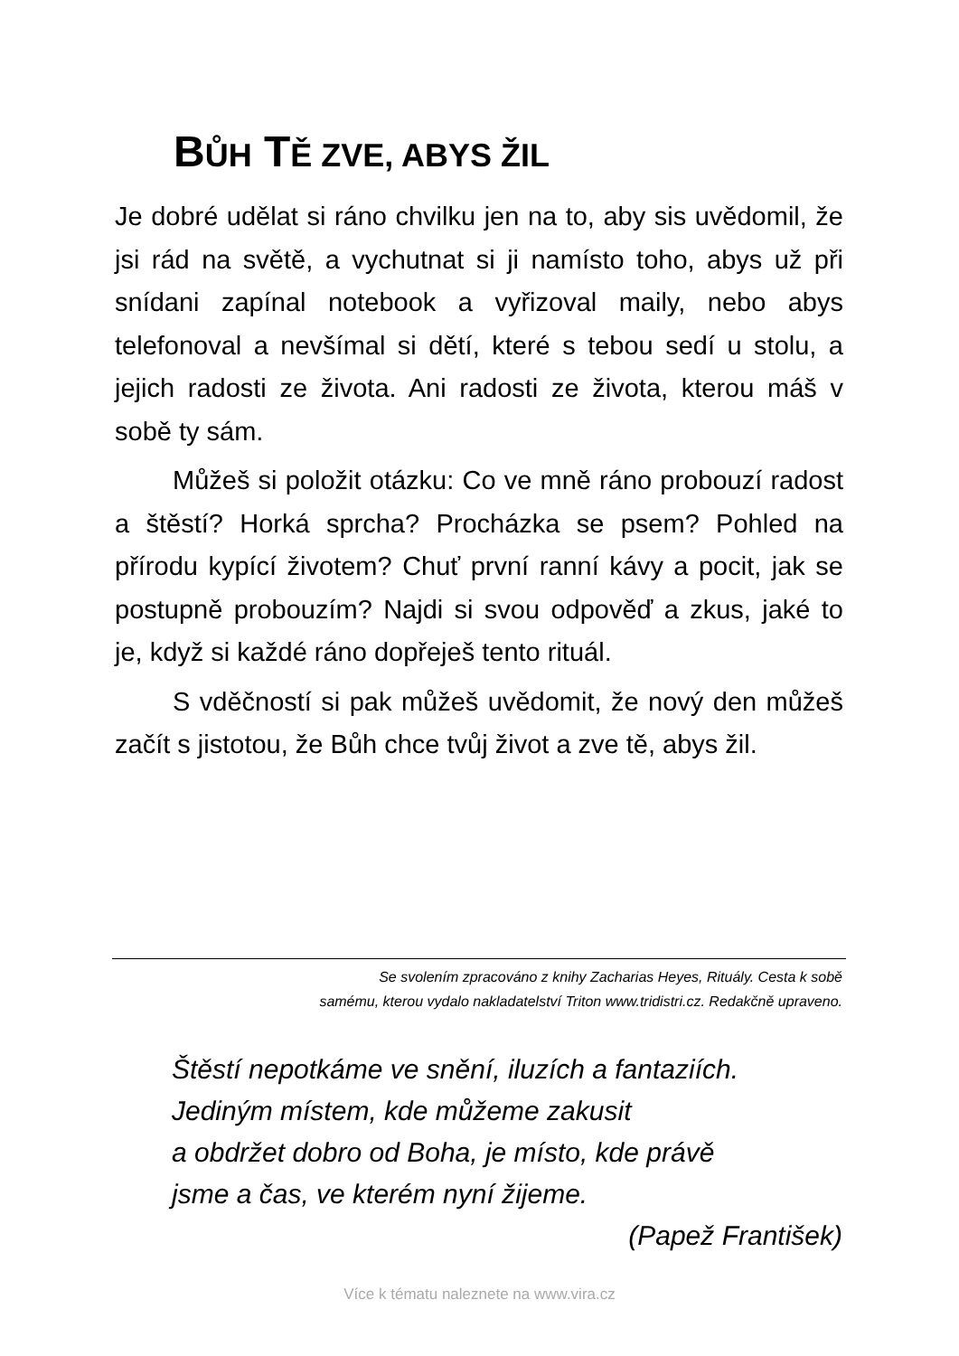BŮH TĚ ZVE, ABYS ŽIL
Je dobré udělat si ráno chvilku jen na to, aby sis uvědomil, že jsi rád na světě, a vychutnat si ji namísto toho, abys už při snídani zapínal notebook a vyřizoval maily, nebo abys telefonoval a nevšímal si dětí, které s tebou sedí u stolu, a jejich radosti ze života. Ani radosti ze života, kterou máš v sobě ty sám.
Můžeš si položit otázku: Co ve mně ráno probouzí radost a štěstí? Horká sprcha? Procházka se psem? Pohled na přírodu kypící životem? Chuť první ranní kávy a pocit, jak se postupně probouzím? Najdi si svou odpověď a zkus, jaké to je, když si každé ráno dopřeješ tento rituál.
S vděčností si pak můžeš uvědomit, že nový den můžeš začít s jistotou, že Bůh chce tvůj život a zve tě, abys žil.
Se svolením zpracováno z knihy Zacharias Heyes, Rituály. Cesta k sobě
samému, kterou vydalo nakladatelství Triton www.tridistri.cz. Redakčně upraveno.
Štěstí nepotkáme ve snění, iluzích a fantaziích.
Jediným místem, kde můžeme zakusit
a obdržet dobro od Boha, je místo, kde právě
jsme a čas, ve kterém nyní žijeme.
(Papež František)
Více k tématu naleznete na www.vira.cz